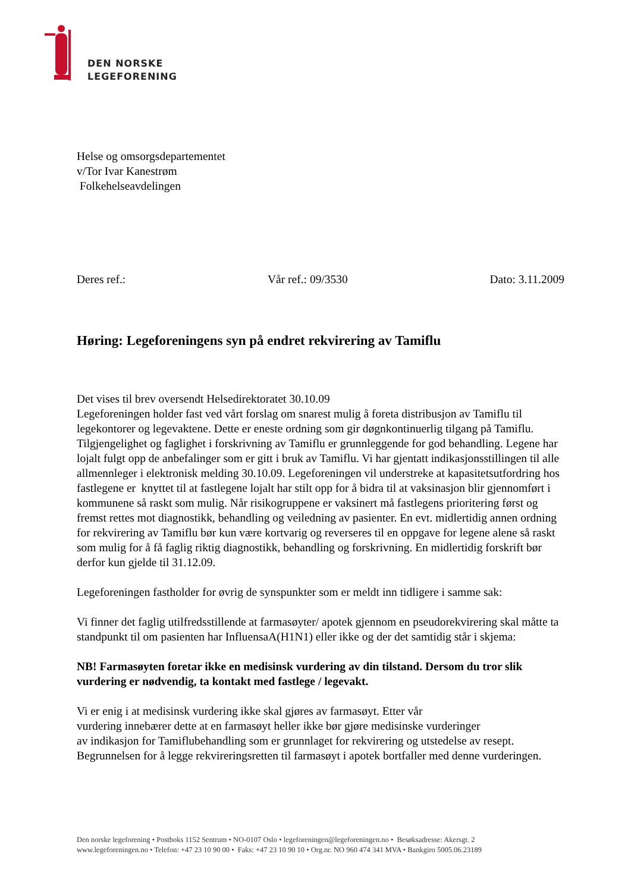DEN NORSKE
LEGEFORENING
Helse og omsorgsdepartementet
v/Tor Ivar Kanestrøm
Folkehelseavdelingen
Deres ref.: Vår ref.: 09/3530 Dato: 3.11.2009
Høring: Legeforeningens syn på endret rekvirering av Tamiflu
Det vises til brev oversendt Helsedirektoratet 30.10.09
Legeforeningen holder fast ved vårt forslag om snarest mulig å foreta distribusjon av Tamiflu til legekontorer og legevaktene. Dette er eneste ordning som gir døgnkontinuerlig tilgang på Tamiflu. Tilgjengelighet og faglighet i forskrivning av Tamiflu er grunnleggende for god behandling. Legene har lojalt fulgt opp de anbefalinger som er gitt i bruk av Tamiflu. Vi har gjentatt indikasjonsstillingen til alle allmennleger i elektronisk melding 30.10.09. Legeforeningen vil understreke at kapasitetsutfordring hos fastlegene er knyttet til at fastlegene lojalt har stilt opp for å bidra til at vaksinasjon blir gjennomført i kommunene så raskt som mulig. Når risikogruppene er vaksinert må fastlegens prioritering først og fremst rettes mot diagnostikk, behandling og veiledning av pasienter. En evt. midlertidig annen ordning for rekvirering av Tamiflu bør kun være kortvarig og reverseres til en oppgave for legene alene så raskt som mulig for å få faglig riktig diagnostikk, behandling og forskrivning. En midlertidig forskrift bør derfor kun gjelde til 31.12.09.
Legeforeningen fastholder for øvrig de synspunkter som er meldt inn tidligere i samme sak:
Vi finner det faglig utilfredsstillende at farmasøyter/ apotek gjennom en pseudorekvirering skal måtte ta standpunkt til om pasienten har InfluensaA(H1N1) eller ikke og der det samtidig står i skjema:
NB! Farmasøyten foretar ikke en medisinsk vurdering av din tilstand. Dersom du tror slik vurdering er nødvendig, ta kontakt med fastlege / legevakt.
Vi er enig i at medisinsk vurdering ikke skal gjøres av farmasøyt. Etter vår
vurdering innebærer dette at en farmasøyt heller ikke bør gjøre medisinske vurderinger
av indikasjon for Tamiflubehandling som er grunnlaget for rekvirering og utstedelse av resept. Begrunnelsen for å legge rekvireringsretten til farmasøyt i apotek bortfaller med denne vurderingen.
Den norske legeforening • Postboks 1152 Sentrum • NO-0107 Oslo • legeforeningen@legeforeningen.no • Besøksadresse: Akersgt. 2
www.legeforeningen.no • Telefon: +47 23 10 90 00 • Faks: +47 23 10 90 10 • Org.nr. NO 960 474 341 MVA • Bankgiro 5005.06.23189